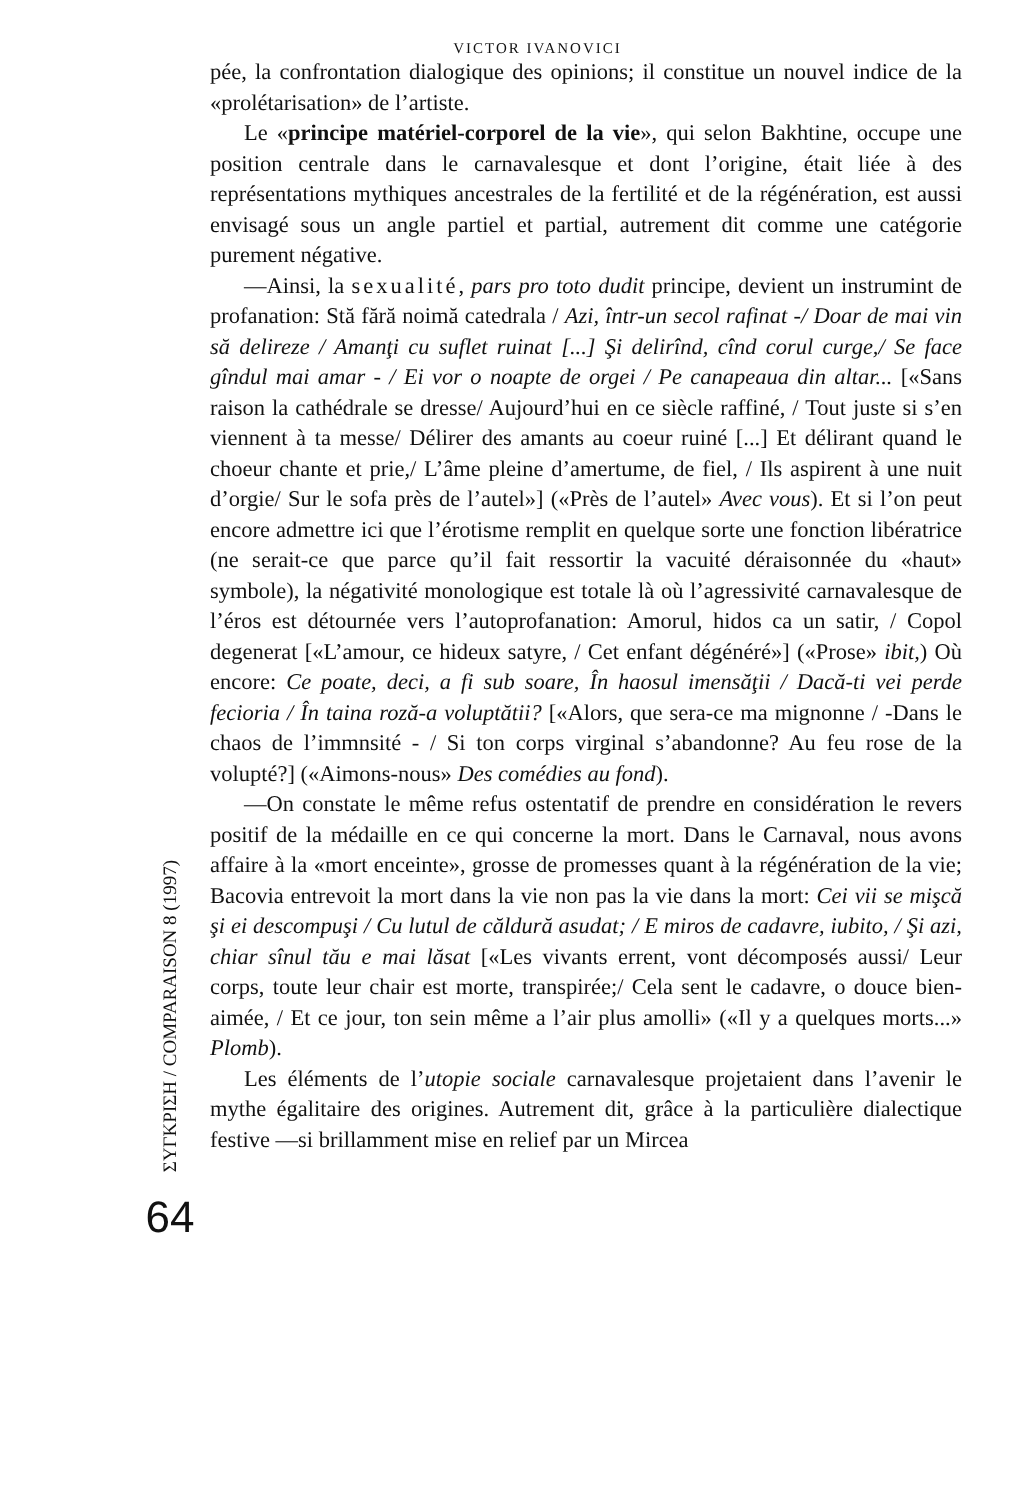VICTOR IVANOVICI
pée, la confrontation dialogique des opinions; il constitue un nouvel indice de la «prolétarisation» de l’artiste.
Le «principe matériel-corporel de la vie», qui selon Bakhtine, occupe une position centrale dans le carnavalesque et dont l’origine, était liée à des représentations mythiques ancestrales de la fertilité et de la régénération, est aussi envisagé sous un angle partiel et partial, autrement dit comme une catégorie purement négative.
—Ainsi, la sexualité, pars pro toto dudit principe, devient un instrumint de profanation: Stă fără noimă catedrala / Azi, într-un secol rafinat -/ Doar de mai vin să delireze / Amanţi cu suflet ruinat [...] Şi delirînd, cînd corul curge,/ Se face gîndul mai amar - / Ei vor o noapte de orgei / Pe canapeaua din altar... [«Sans raison la cathédrale se dresse/ Aujourd’hui en ce siècle raffiné, / Tout juste si s’en viennent à ta messe/ Délirer des amants au coeur ruiné [...] Et délirant quand le choeur chante et prie,/ L’âme pleine d’amertume, de fiel, / Ils aspirent à une nuit d’orgie/ Sur le sofa près de l’autel»] («Près de l’autel» Avec vous). Et si l’on peut encore admettre ici que l’érotisme remplit en quelque sorte une fonction libératrice (ne serait-ce que parce qu’il fait ressortir la vacuité déraisonnée du «haut» symbole), la négativité monologique est totale là où l’agressivité carnavalesque de l’éros est détournée vers l’autoprofanation: Amorul, hidos ca un satir, / Copol degenerat [«L’amour, ce hideux satyre, / Cet enfant dégénéré»] («Prose» ibit,) Où encore: Ce poate, deci, a fi sub soare, În haosul imensăţii / Dacă-ti vei perde fecioria / În taina roză-a voluptătii? [«Alors, que sera-ce ma mignonne / -Dans le chaos de l’immnsité - / Si ton corps virginal s’abandonne? Au feu rose de la volupté?] («Aimons-nous» Des comédies au fond).
—On constate le même refus ostentatif de prendre en considération le revers positif de la médaille en ce qui concerne la mort. Dans le Carnaval, nous avons affaire à la «mort enceinte», grosse de promesses quant à la régénération de la vie; Bacovia entrevoit la mort dans la vie non pas la vie dans la mort: Cei vii se mişcă şi ei descompuşi / Cu lutul de căldură asudat; / E miros de cadavre, iubito, / Şi azi, chiar sînul tău e mai lăsat [«Les vivants errent, vont décomposés aussi/ Leur corps, toute leur chair est morte, transpirée;/ Cela sent le cadavre, o douce bien-aimée, / Et ce jour, ton sein même a l’air plus amolli» («Il y a quelques morts...» Plomb).
Les éléments de l’utopie sociale carnavalesque projetaient dans l’avenir le mythe égalitaire des origines. Autrement dit, grâce à la particulière dialectique festive —si brillamment mise en relief par un Mircea
ΣΥΓΚΡΙΣΗ / COMPARAISON 8 (1997)
64